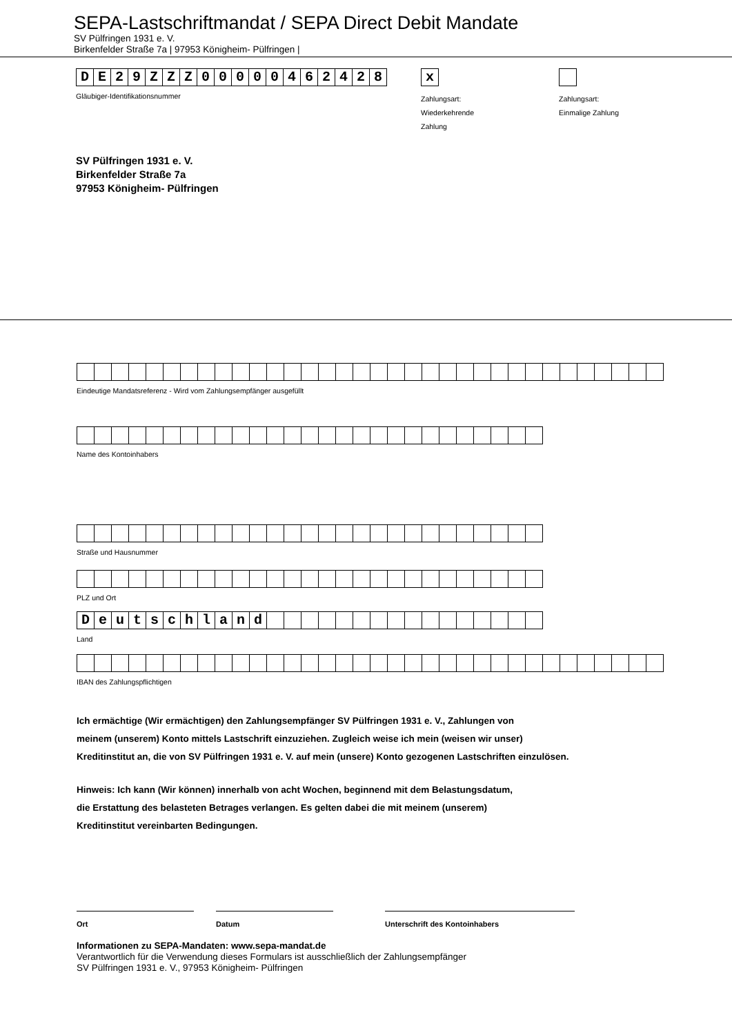SEPA-Lastschriftmandat / SEPA Direct Debit Mandate
SV Pülfringen 1931 e. V.
Birkenfelder Straße 7a | 97953 Königheim- Pülfringen |
DE 29 ZZZ 00000462428
Gläubiger-Identifikationsnummer
x
Zahlungsart:
Wiederkehrende
Zahlung
Zahlungsart:
Einmalige Zahlung
SV Pülfringen 1931 e. V.
Birkenfelder Straße 7a
97953 Königheim- Pülfringen
Eindeutige Mandatsreferenz - Wird vom Zahlungsempfänger ausgefüllt
Name des Kontoinhabers
Straße und Hausnummer
PLZ und Ort
Deutschland
Land
IBAN des Zahlungspflichtigen
Ich ermächtige (Wir ermächtigen) den Zahlungsempfänger SV Pülfringen 1931 e. V., Zahlungen von
meinem (unserem) Konto mittels Lastschrift einzuziehen. Zugleich weise ich mein (weisen wir unser)
Kreditinstitut an, die von SV Pülfringen 1931 e. V. auf mein (unsere) Konto gezogenen Lastschriften einzulösen.
Hinweis: Ich kann (Wir können) innerhalb von acht Wochen, beginnend mit dem Belastungsdatum,
die Erstattung des belasteten Betrages verlangen. Es gelten dabei die mit meinem (unserem)
Kreditinstitut vereinbarten Bedingungen.
Ort Datum Unterschrift des Kontoinhabers
Informationen zu SEPA-Mandaten: www.sepa-mandat.de
Verantwortlich für die Verwendung dieses Formulars ist ausschließlich der Zahlungsempfänger
SV Pülfringen 1931 e. V., 97953 Königheim- Pülfringen